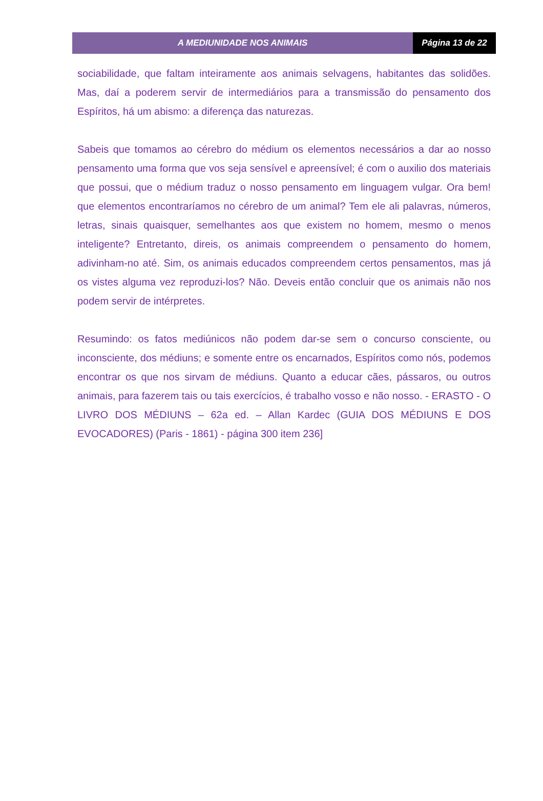A MEDIUNIDADE NOS ANIMAIS Página 13 de 22
sociabilidade, que faltam inteiramente aos animais selvagens, habitantes das solidões. Mas, daí a poderem servir de intermediários para a transmissão do pensamento dos Espíritos, há um abismo: a diferença das naturezas.
Sabeis que tomamos ao cérebro do médium os elementos necessários a dar ao nosso pensamento uma forma que vos seja sensível e apreensível; é com o auxilio dos materiais que possui, que o médium traduz o nosso pensamento em linguagem vulgar. Ora bem! que elementos encontraríamos no cérebro de um animal? Tem ele ali palavras, números, letras, sinais quaisquer, semelhantes aos que existem no homem, mesmo o menos inteligente? Entretanto, direis, os animais compreendem o pensamento do homem, adivinham-no até. Sim, os animais educados compreendem certos pensamentos, mas já os vistes alguma vez reproduzi-los? Não. Deveis então concluir que os animais não nos podem servir de intérpretes.
Resumindo: os fatos mediúnicos não podem dar-se sem o concurso consciente, ou inconsciente, dos médiuns; e somente entre os encarnados, Espíritos como nós, podemos encontrar os que nos sirvam de médiuns. Quanto a educar cães, pássaros, ou outros animais, para fazerem tais ou tais exercícios, é trabalho vosso e não nosso. - ERASTO - O LIVRO DOS MÉDIUNS – 62a ed. – Allan Kardec (GUIA DOS MÉDIUNS E DOS EVOCADORES) (Paris - 1861) - página 300 item 236]